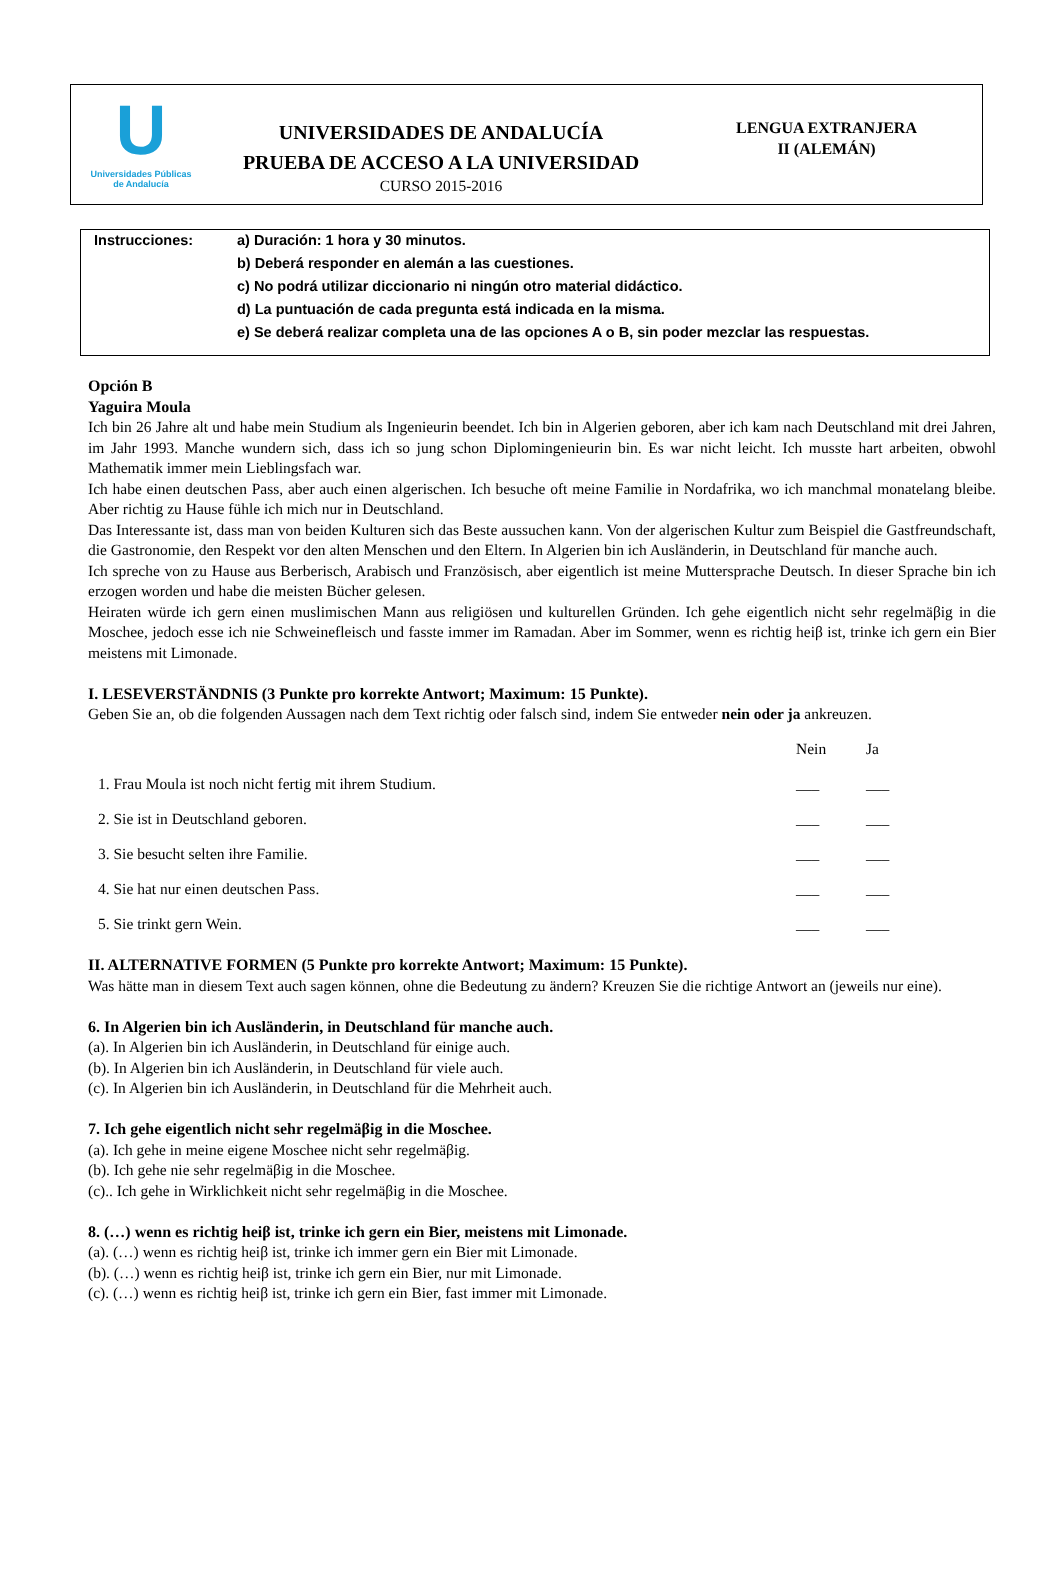U
Universidades Públicas
de Andalucía
UNIVERSIDADES DE ANDALUCÍA
PRUEBA DE ACCESO A LA UNIVERSIDAD
CURSO 2015-2016
LENGUA EXTRANJERA
II (ALEMÁN)
Instrucciones: a) Duración: 1 hora y 30 minutos.
b) Deberá responder en alemán a las cuestiones.
c) No podrá utilizar diccionario ni ningún otro material didáctico.
d) La puntuación de cada pregunta está indicada en la misma.
e) Se deberá realizar completa una de las opciones A o B, sin poder mezclar las respuestas.
Opción B
Yaguira Moula
Ich bin 26 Jahre alt und habe mein Studium als Ingenieurin beendet. Ich bin in Algerien geboren, aber ich kam nach Deutschland mit drei Jahren, im Jahr 1993. Manche wundern sich, dass ich so jung schon Diplomingenieurin bin. Es war nicht leicht. Ich musste hart arbeiten, obwohl Mathematik immer mein Lieblingsfach war.
Ich habe einen deutschen Pass, aber auch einen algerischen. Ich besuche oft meine Familie in Nordafrika, wo ich manchmal monatelang bleibe. Aber richtig zu Hause fühle ich mich nur in Deutschland.
Das Interessante ist, dass man von beiden Kulturen sich das Beste aussuchen kann. Von der algerischen Kultur zum Beispiel die Gastfreundschaft, die Gastronomie, den Respekt vor den alten Menschen und den Eltern. In Algerien bin ich Ausländerin, in Deutschland für manche auch.
Ich spreche von zu Hause aus Berberisch, Arabisch und Französisch, aber eigentlich ist meine Muttersprache Deutsch. In dieser Sprache bin ich erzogen worden und habe die meisten Bücher gelesen.
Heiraten würde ich gern einen muslimischen Mann aus religiösen und kulturellen Gründen. Ich gehe eigentlich nicht sehr regelmäβig in die Moschee, jedoch esse ich nie Schweinefleisch und fasste immer im Ramadan. Aber im Sommer, wenn es richtig heiβ ist, trinke ich gern ein Bier meistens mit Limonade.
I. LESEVERSTÄNDNIS (3 Punkte pro korrekte Antwort; Maximum: 15 Punkte).
Geben Sie an, ob die folgenden Aussagen nach dem Text richtig oder falsch sind, indem Sie entweder nein oder ja ankreuzen.
| | Nein | Ja |
| 1. Frau Moula ist noch nicht fertig mit ihrem Studium. | ___ | ___ |
| 2. Sie ist in Deutschland geboren. | ___ | ___ |
| 3. Sie besucht selten ihre Familie. | ___ | ___ |
| 4. Sie hat nur einen deutschen Pass. | ___ | ___ |
| 5. Sie trinkt gern Wein. | ___ | ___ |
II. ALTERNATIVE FORMEN (5 Punkte pro korrekte Antwort; Maximum: 15 Punkte).
Was hätte man in diesem Text auch sagen können, ohne die Bedeutung zu ändern? Kreuzen Sie die richtige Antwort an (jeweils nur eine).
6. In Algerien bin ich Ausländerin, in Deutschland für manche auch.
(a). In Algerien bin ich Ausländerin, in Deutschland für einige auch.
(b). In Algerien bin ich Ausländerin, in Deutschland für viele auch.
(c). In Algerien bin ich Ausländerin, in Deutschland für die Mehrheit auch.
7. Ich gehe eigentlich nicht sehr regelmäβig in die Moschee.
(a). Ich gehe in meine eigene Moschee nicht sehr regelmäβig.
(b). Ich gehe nie sehr regelmäβig in die Moschee.
(c).. Ich gehe in Wirklichkeit nicht sehr regelmäβig in die Moschee.
8. (…) wenn es richtig heiβ ist, trinke ich gern ein Bier, meistens mit Limonade.
(a). (…) wenn es richtig heiβ ist, trinke ich immer gern ein Bier mit Limonade.
(b). (…) wenn es richtig heiβ ist, trinke ich gern ein Bier, nur mit Limonade.
(c). (…) wenn es richtig heiβ ist, trinke ich gern ein Bier, fast immer mit Limonade.